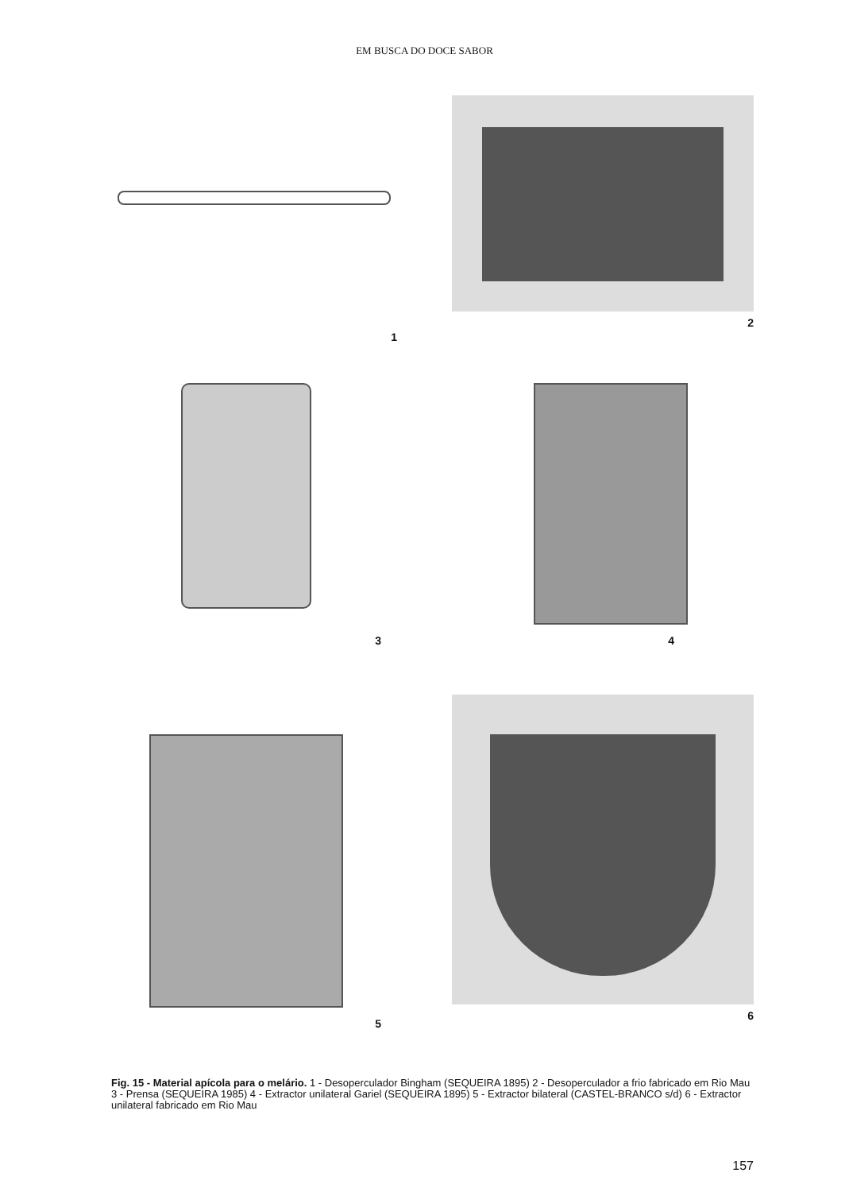EM BUSCA DO DOCE SABOR
1 2
3 4
5 6
Fig. 15 - Material apícola para o melário. 1 - Desoperculador Bingham (SEQUEIRA 1895) 2 - Desoperculador a frio fabricado em Rio Mau 3 - Prensa (SEQUEIRA 1985) 4 - Extractor unilateral Gariel (SEQUEIRA 1895) 5 - Extractor bilateral (CASTEL-BRANCO s/d) 6 - Extractor unilateral fabricado em Rio Mau
157